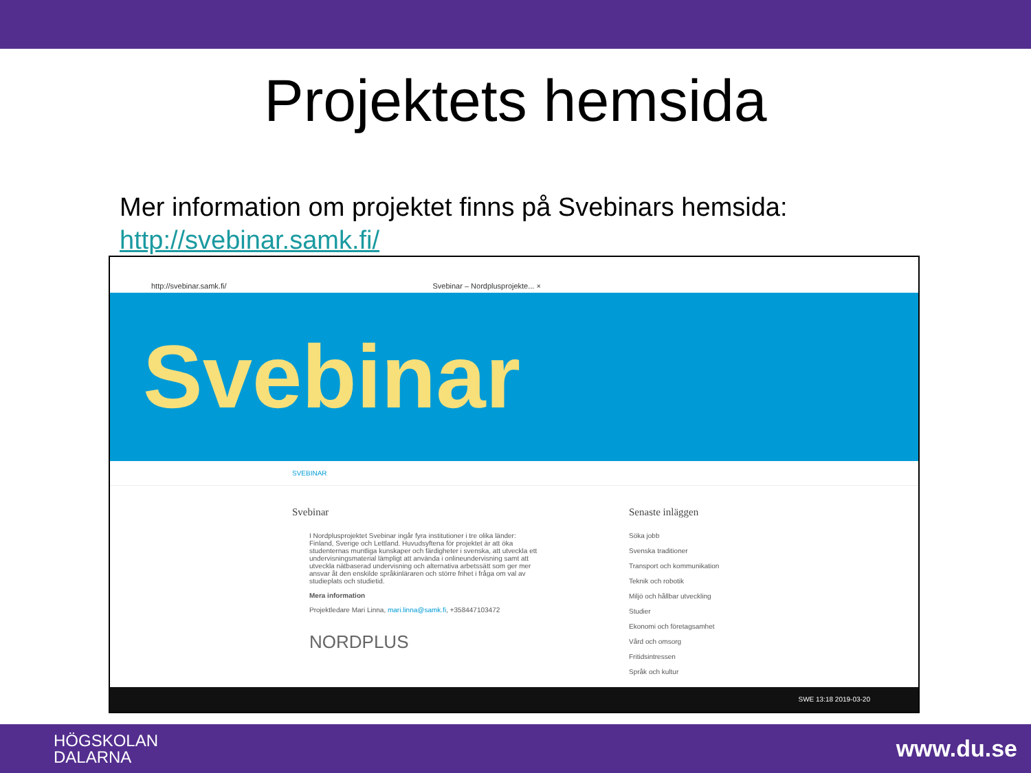Projektets hemsida
Mer information om projektet finns på Svebinars hemsida:
http://svebinar.samk.fi/
http://svebinar.samk.fi/ Svebinar – Nordplusprojekte... ×
Svebinar
SVEBINAR
Svebinar
I Nordplusprojektet Svebinar ingår fyra institutioner i tre olika länder: Finland, Sverige och Lettland. Huvudsyftena för projektet är att öka studenternas muntliga kunskaper och färdigheter i svenska, att utveckla ett undervisningsmaterial lämpligt att använda i onlineundervisning samt att utveckla nätbaserad undervisning och alternativa arbetssätt som ger mer ansvar åt den enskilde språkinläraren och större frihet i fråga om val av studieplats och studietid.
Mera information
Projektledare Mari Linna, mari.linna@samk.fi, +358447103472
NORDPLUS
Senaste inläggen
Söka jobb
Svenska traditioner
Transport och kommunikation
Teknik och robotik
Miljö och hållbar utveckling
Studier
Ekonomi och företagsamhet
Vård och omsorg
Fritidsintressen
Språk och kultur
SWE 13:18 2019-03-20
HÖGSKOLAN
DALARNA www.du.se